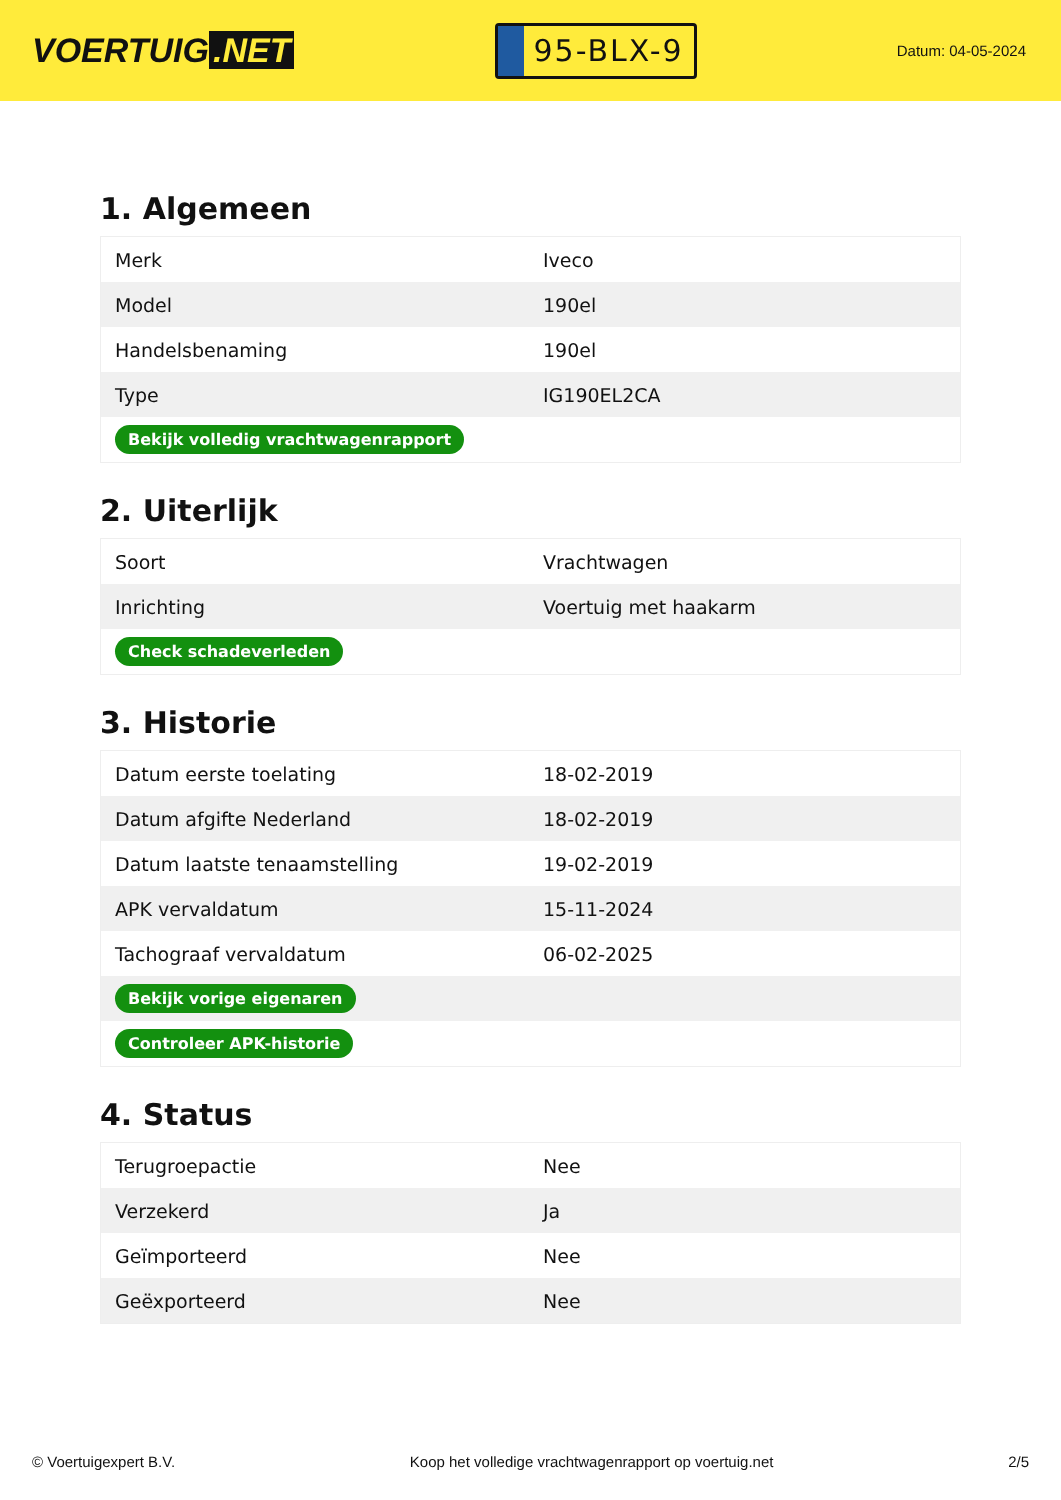VOERTUIG.NET
95-BLX-9
Datum: 04-05-2024
1. Algemeen
| Merk | Iveco |
| Model | 190el |
| Handelsbenaming | 190el |
| Type | IG190EL2CA |
| Bekijk volledig vrachtwagenrapport | |
2. Uiterlijk
| Soort | Vrachtwagen |
| Inrichting | Voertuig met haakarm |
| Check schadeverleden | |
3. Historie
| Datum eerste toelating | 18-02-2019 |
| Datum afgifte Nederland | 18-02-2019 |
| Datum laatste tenaamstelling | 19-02-2019 |
| APK vervaldatum | 15-11-2024 |
| Tachograaf vervaldatum | 06-02-2025 |
| Bekijk vorige eigenaren | |
| Controleer APK-historie | |
4. Status
| Terugroepactie | Nee |
| Verzekerd | Ja |
| Geïmporteerd | Nee |
| Geëxporteerd | Nee |
© Voertuigexpert B.V. Koop het volledige vrachtwagenrapport op voertuig.net 2/5